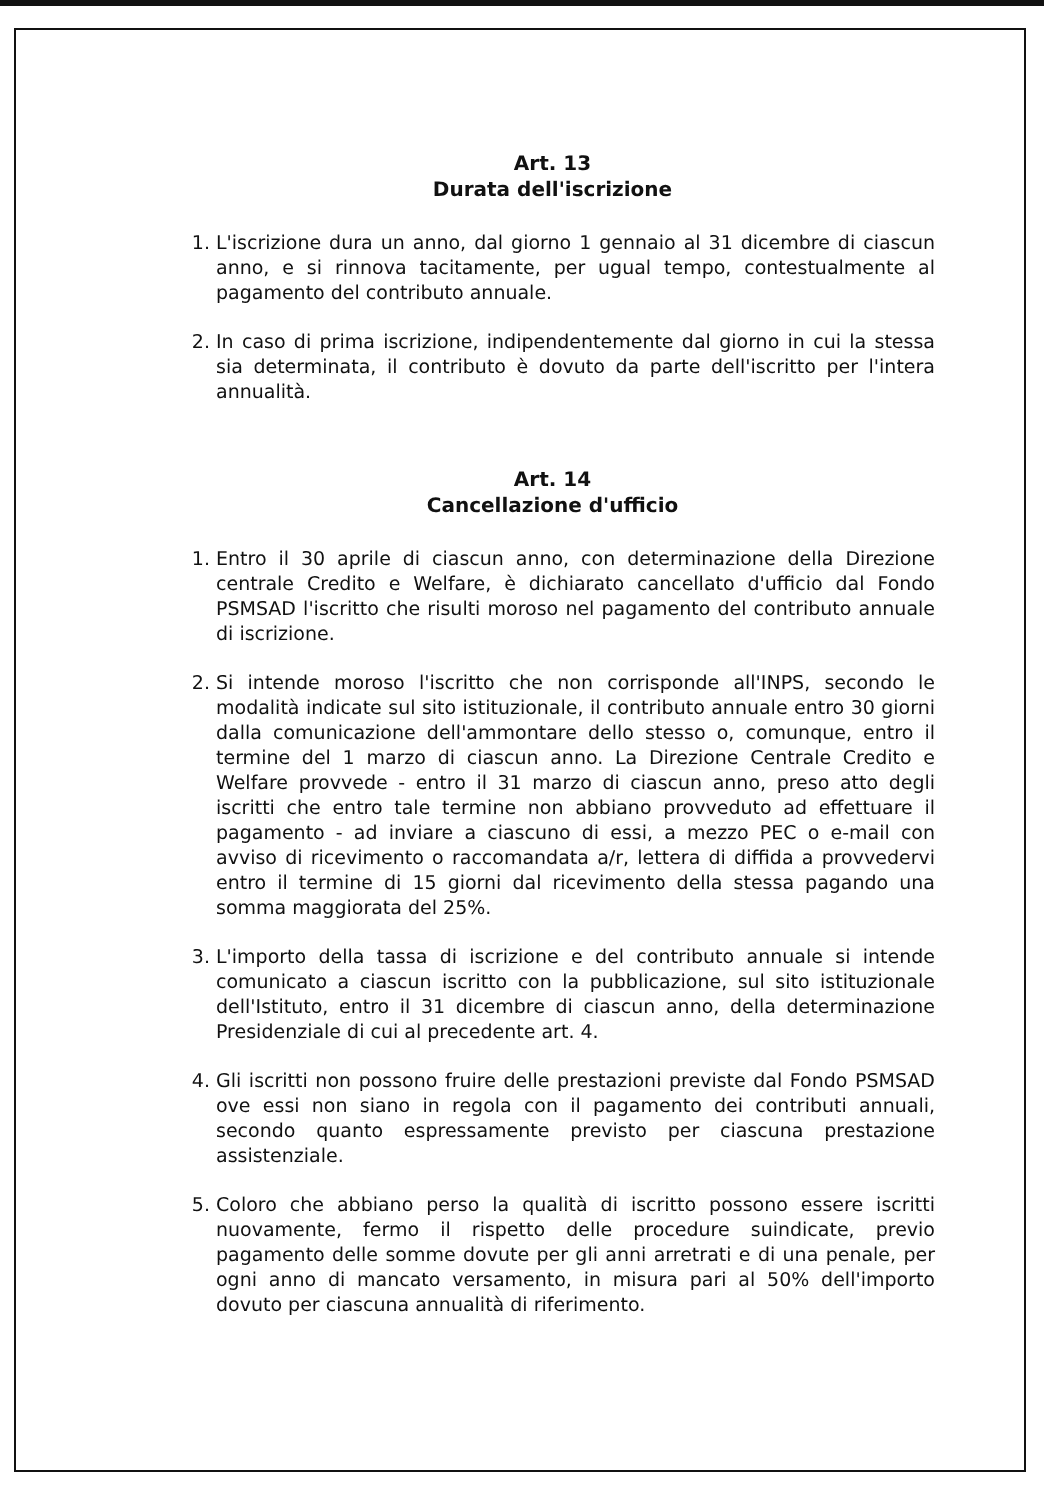Art. 13
Durata dell'iscrizione
1. L'iscrizione dura un anno, dal giorno 1 gennaio al 31 dicembre di ciascun anno, e si rinnova tacitamente, per ugual tempo, contestualmente al pagamento del contributo annuale.
2. In caso di prima iscrizione, indipendentemente dal giorno in cui la stessa sia determinata, il contributo è dovuto da parte dell'iscritto per l'intera annualità.
Art. 14
Cancellazione d'ufficio
1. Entro il 30 aprile di ciascun anno, con determinazione della Direzione centrale Credito e Welfare, è dichiarato cancellato d'ufficio dal Fondo PSMSAD l'iscritto che risulti moroso nel pagamento del contributo annuale di iscrizione.
2. Si intende moroso l'iscritto che non corrisponde all'INPS, secondo le modalità indicate sul sito istituzionale, il contributo annuale entro 30 giorni dalla comunicazione dell'ammontare dello stesso o, comunque, entro il termine del 1 marzo di ciascun anno. La Direzione Centrale Credito e Welfare provvede - entro il 31 marzo di ciascun anno, preso atto degli iscritti che entro tale termine non abbiano provveduto ad effettuare il pagamento - ad inviare a ciascuno di essi, a mezzo PEC o e-mail con avviso di ricevimento o raccomandata a/r, lettera di diffida a provvedervi entro il termine di 15 giorni dal ricevimento della stessa pagando una somma maggiorata del 25%.
3. L'importo della tassa di iscrizione e del contributo annuale si intende comunicato a ciascun iscritto con la pubblicazione, sul sito istituzionale dell'Istituto, entro il 31 dicembre di ciascun anno, della determinazione Presidenziale di cui al precedente art. 4.
4. Gli iscritti non possono fruire delle prestazioni previste dal Fondo PSMSAD ove essi non siano in regola con il pagamento dei contributi annuali, secondo quanto espressamente previsto per ciascuna prestazione assistenziale.
5. Coloro che abbiano perso la qualità di iscritto possono essere iscritti nuovamente, fermo il rispetto delle procedure suindicate, previo pagamento delle somme dovute per gli anni arretrati e di una penale, per ogni anno di mancato versamento, in misura pari al 50% dell'importo dovuto per ciascuna annualità di riferimento.